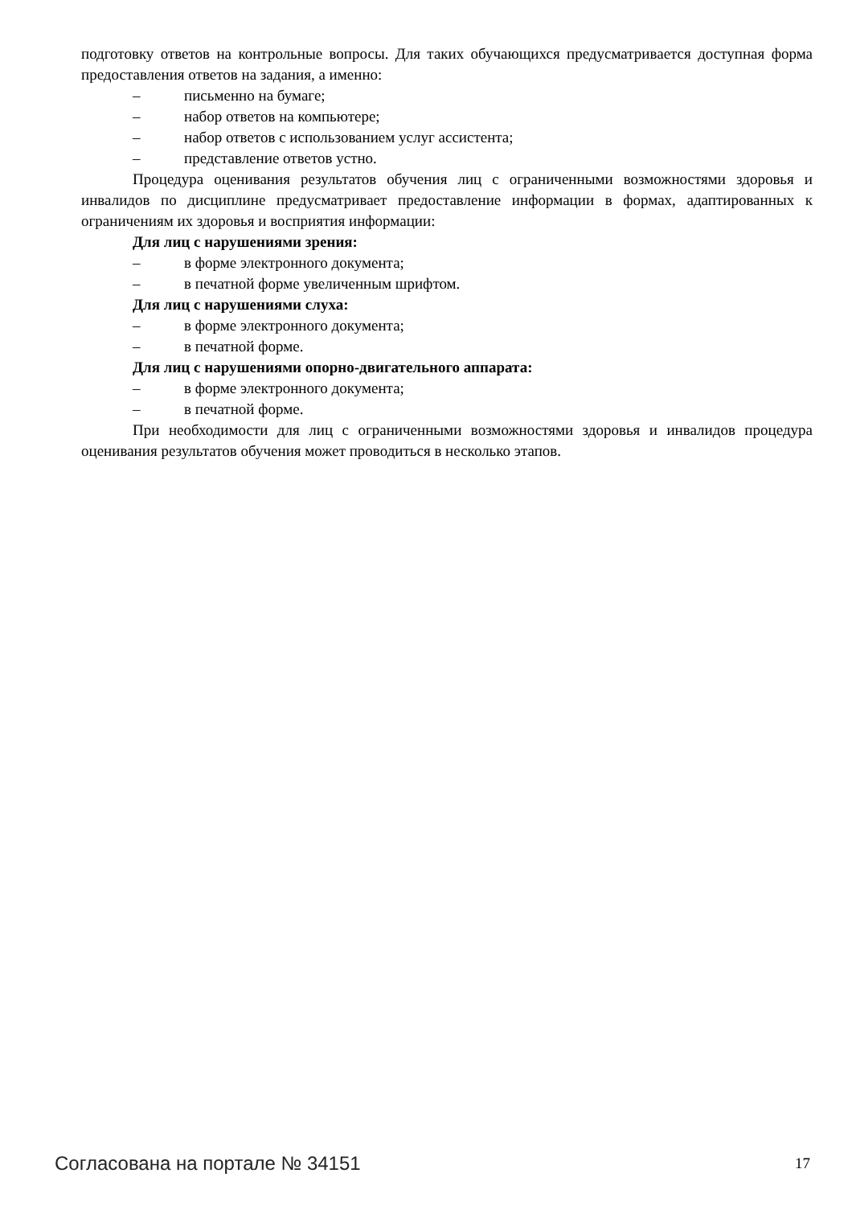подготовку ответов на контрольные вопросы. Для таких обучающихся предусматривается доступная форма предоставления ответов на задания, а именно:
– письменно на бумаге;
– набор ответов на компьютере;
– набор ответов с использованием услуг ассистента;
– представление ответов устно.
Процедура оценивания результатов обучения лиц с ограниченными возможностями здоровья и инвалидов по дисциплине предусматривает предоставление информации в формах, адаптированных к ограничениям их здоровья и восприятия информации:
Для лиц с нарушениями зрения:
– в форме электронного документа;
– в печатной форме увеличенным шрифтом.
Для лиц с нарушениями слуха:
– в форме электронного документа;
– в печатной форме.
Для лиц с нарушениями опорно-двигательного аппарата:
– в форме электронного документа;
– в печатной форме.
При необходимости для лиц с ограниченными возможностями здоровья и инвалидов процедура оценивания результатов обучения может проводиться в несколько этапов.
Согласована на портале № 34151 17